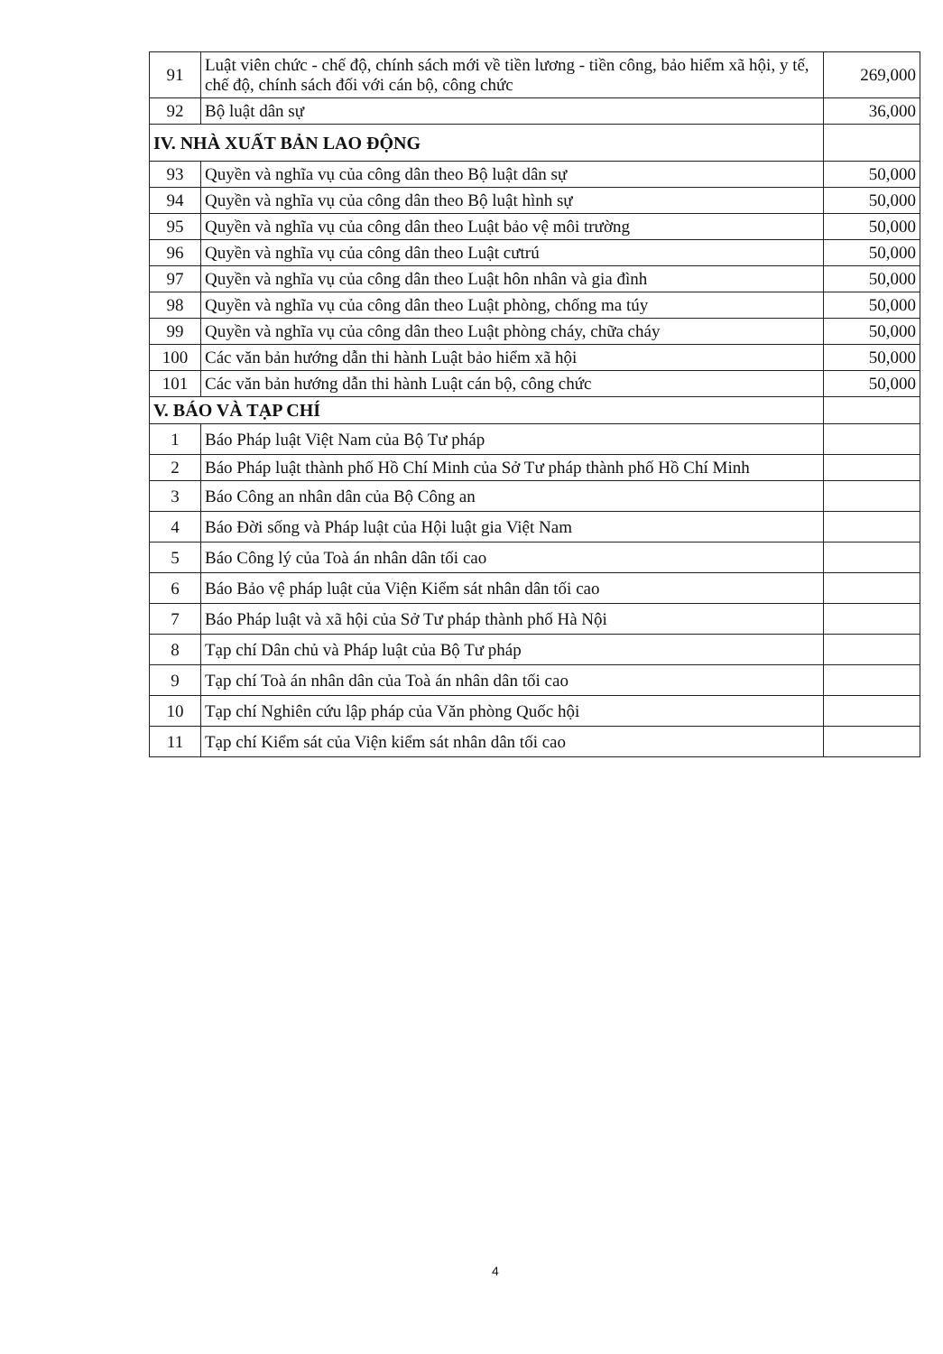| 91 | Luật viên chức - chế độ, chính sách mới về tiền lương - tiền công, bảo hiểm xã hội, y tế, chế độ, chính sách đối với cán bộ, công chức | 269,000 |
| 92 | Bộ luật dân sự | 36,000 |
| IV. NHÀ XUẤT BẢN LAO ĐỘNG | | |
| 93 | Quyền và nghĩa vụ của công dân theo Bộ luật dân sự | 50,000 |
| 94 | Quyền và nghĩa vụ của công dân theo Bộ luật hình sự | 50,000 |
| 95 | Quyền và nghĩa vụ của công dân theo Luật bảo vệ môi trường | 50,000 |
| 96 | Quyền và nghĩa vụ của công dân theo Luật cưtrú | 50,000 |
| 97 | Quyền và nghĩa vụ của công dân theo Luật hôn nhân và gia đình | 50,000 |
| 98 | Quyền và nghĩa vụ của công dân theo Luật phòng, chống ma túy | 50,000 |
| 99 | Quyền và nghĩa vụ của công dân theo Luật phòng cháy, chữa cháy | 50,000 |
| 100 | Các văn bản hướng dẫn thi hành Luật bảo hiểm xã hội | 50,000 |
| 101 | Các văn bản hướng dẫn thi hành Luật cán bộ, công chức | 50,000 |
| V. BÁO VÀ TẠP CHÍ | | |
| 1 | Báo Pháp luật Việt Nam của Bộ Tư pháp | |
| 2 | Báo Pháp luật thành phố Hồ Chí Minh của Sở Tư pháp thành phố Hồ Chí Minh | |
| 3 | Báo Công an nhân dân của Bộ Công an | |
| 4 | Báo Đời sống và Pháp luật của Hội luật gia Việt Nam | |
| 5 | Báo Công lý của Toà án nhân dân tối cao | |
| 6 | Báo Bảo vệ pháp luật của Viện Kiểm sát nhân dân tối cao | |
| 7 | Báo Pháp luật và xã hội của Sở Tư pháp thành phố Hà Nội | |
| 8 | Tạp chí Dân chủ và Pháp luật của Bộ Tư pháp | |
| 9 | Tạp chí Toà án nhân dân của Toà án nhân dân tối cao | |
| 10 | Tạp chí Nghiên cứu lập pháp của Văn phòng Quốc hội | |
| 11 | Tạp chí Kiểm sát của Viện kiểm sát nhân dân tối cao | |
4